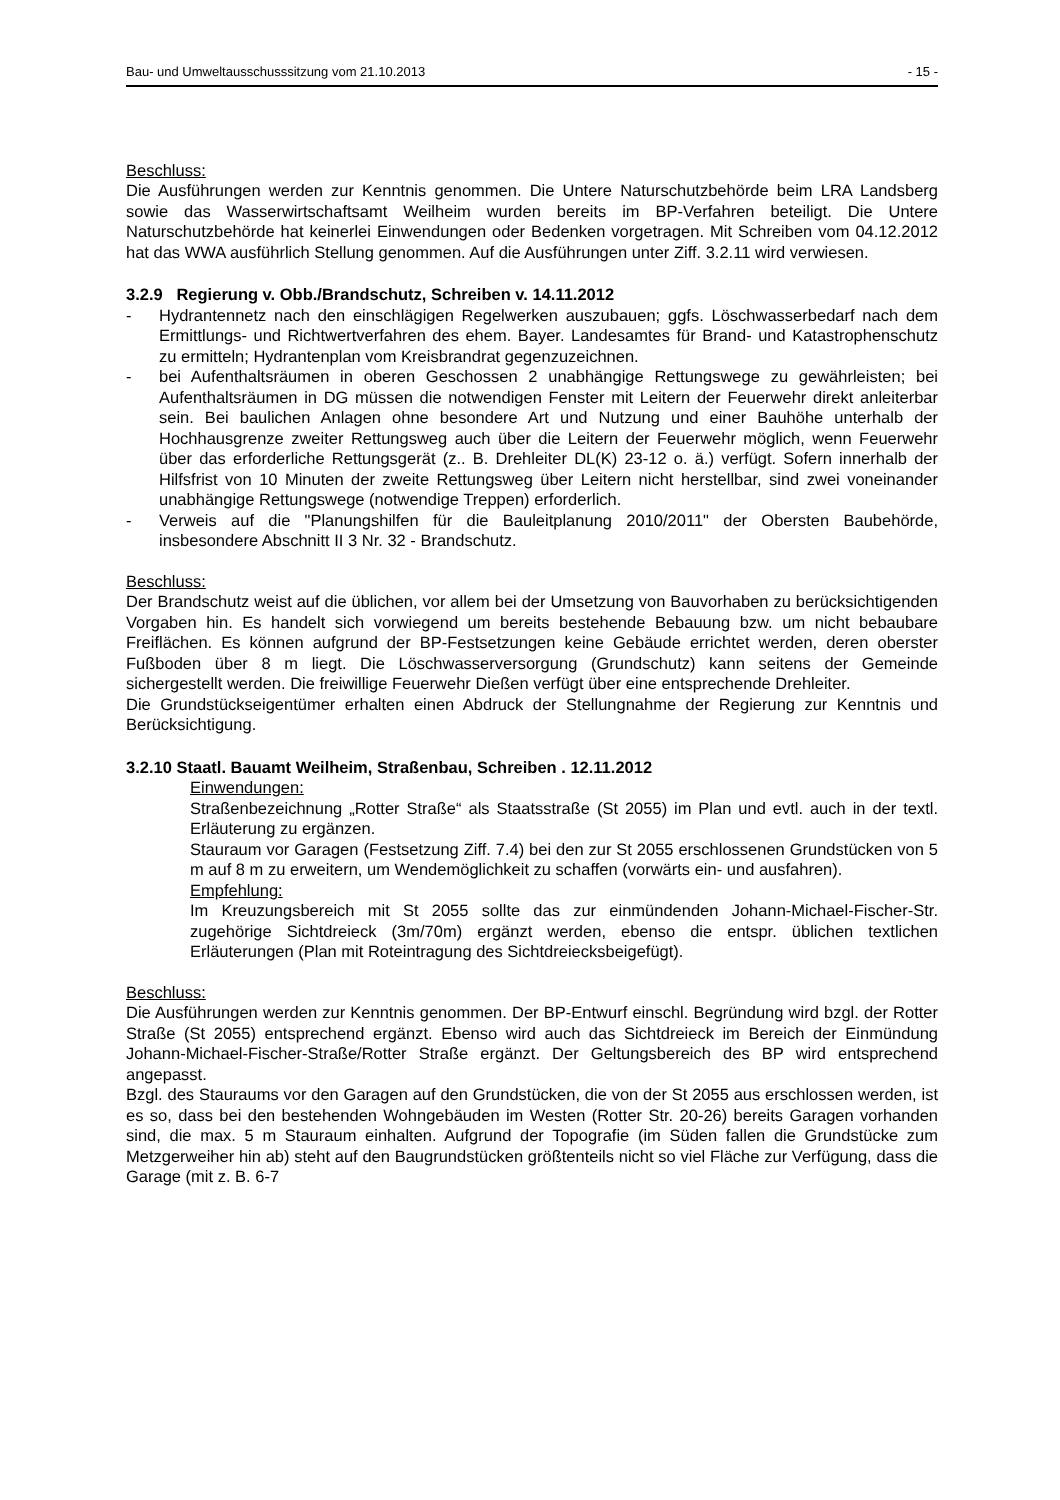Bau- und Umweltausschusssitzung vom 21.10.2013 - 15 -
Beschluss:
Die Ausführungen werden zur Kenntnis genommen. Die Untere Naturschutzbehörde beim LRA Landsberg sowie das Wasserwirtschaftsamt Weilheim wurden bereits im BP-Verfahren beteiligt. Die Untere Naturschutzbehörde hat keinerlei Einwendungen oder Bedenken vorgetragen. Mit Schreiben vom 04.12.2012 hat das WWA ausführlich Stellung genommen. Auf die Ausführungen unter Ziff. 3.2.11 wird verwiesen.
3.2.9 Regierung v. Obb./Brandschutz, Schreiben v. 14.11.2012
- Hydrantennetz nach den einschlägigen Regelwerken auszubauen; ggfs. Löschwasserbedarf nach dem Ermittlungs- und Richtwertverfahren des ehem. Bayer. Landesamtes für Brand- und Katastrophenschutz zu ermitteln; Hydrantenplan vom Kreisbrandrat gegenzuzeichnen.
- bei Aufenthaltsräumen in oberen Geschossen 2 unabhängige Rettungswege zu gewährleisten; bei Aufenthaltsräumen in DG müssen die notwendigen Fenster mit Leitern der Feuerwehr direkt anleiterbar sein. Bei baulichen Anlagen ohne besondere Art und Nutzung und einer Bauhöhe unterhalb der Hochhausgrenze zweiter Rettungsweg auch über die Leitern der Feuerwehr möglich, wenn Feuerwehr über das erforderliche Rettungsgerät (z.. B. Drehleiter DL(K) 23-12 o. ä.) verfügt. Sofern innerhalb der Hilfsfrist von 10 Minuten der zweite Rettungsweg über Leitern nicht herstellbar, sind zwei voneinander unabhängige Rettungswege (notwendige Treppen) erforderlich.
- Verweis auf die "Planungshilfen für die Bauleitplanung 2010/2011" der Obersten Baubehörde, insbesondere Abschnitt II 3 Nr. 32 - Brandschutz.
Beschluss:
Der Brandschutz weist auf die üblichen, vor allem bei der Umsetzung von Bauvorhaben zu berücksichtigenden Vorgaben hin. Es handelt sich vorwiegend um bereits bestehende Bebauung bzw. um nicht bebaubare Freiflächen. Es können aufgrund der BP-Festsetzungen keine Gebäude errichtet werden, deren oberster Fußboden über 8 m liegt. Die Löschwasserversorgung (Grundschutz) kann seitens der Gemeinde sichergestellt werden. Die freiwillige Feuerwehr Dießen verfügt über eine entsprechende Drehleiter.
Die Grundstückseigentümer erhalten einen Abdruck der Stellungnahme der Regierung zur Kenntnis und Berücksichtigung.
3.2.10 Staatl. Bauamt Weilheim, Straßenbau, Schreiben . 12.11.2012
Einwendungen:
Straßenbezeichnung „Rotter Straße“ als Staatsstraße (St 2055) im Plan und evtl. auch in der textl. Erläuterung zu ergänzen.
Stauraum vor Garagen (Festsetzung Ziff. 7.4) bei den zur St 2055 erschlossenen Grundstücken von 5 m auf 8 m zu erweitern, um Wendemöglichkeit zu schaffen (vorwärts ein- und ausfahren).
Empfehlung:
Im Kreuzungsbereich mit St 2055 sollte das zur einmündenden Johann-Michael-Fischer-Str. zugehörige Sichtdreieck (3m/70m) ergänzt werden, ebenso die entspr. üblichen textlichen Erläuterungen (Plan mit Roteintragung des Sichtdreiecksbeigefügt).
Beschluss:
Die Ausführungen werden zur Kenntnis genommen. Der BP-Entwurf einschl. Begründung wird bzgl. der Rotter Straße (St 2055) entsprechend ergänzt. Ebenso wird auch das Sichtdreieck im Bereich der Einmündung Johann-Michael-Fischer-Straße/Rotter Straße ergänzt. Der Geltungsbereich des BP wird entsprechend angepasst.
Bzgl. des Stauraums vor den Garagen auf den Grundstücken, die von der St 2055 aus erschlossen werden, ist es so, dass bei den bestehenden Wohngebäuden im Westen (Rotter Str. 20-26) bereits Garagen vorhanden sind, die max. 5 m Stauraum einhalten. Aufgrund der Topografie (im Süden fallen die Grundstücke zum Metzgerweiher hin ab) steht auf den Baugrundstücken größtenteils nicht so viel Fläche zur Verfügung, dass die Garage (mit z. B. 6-7